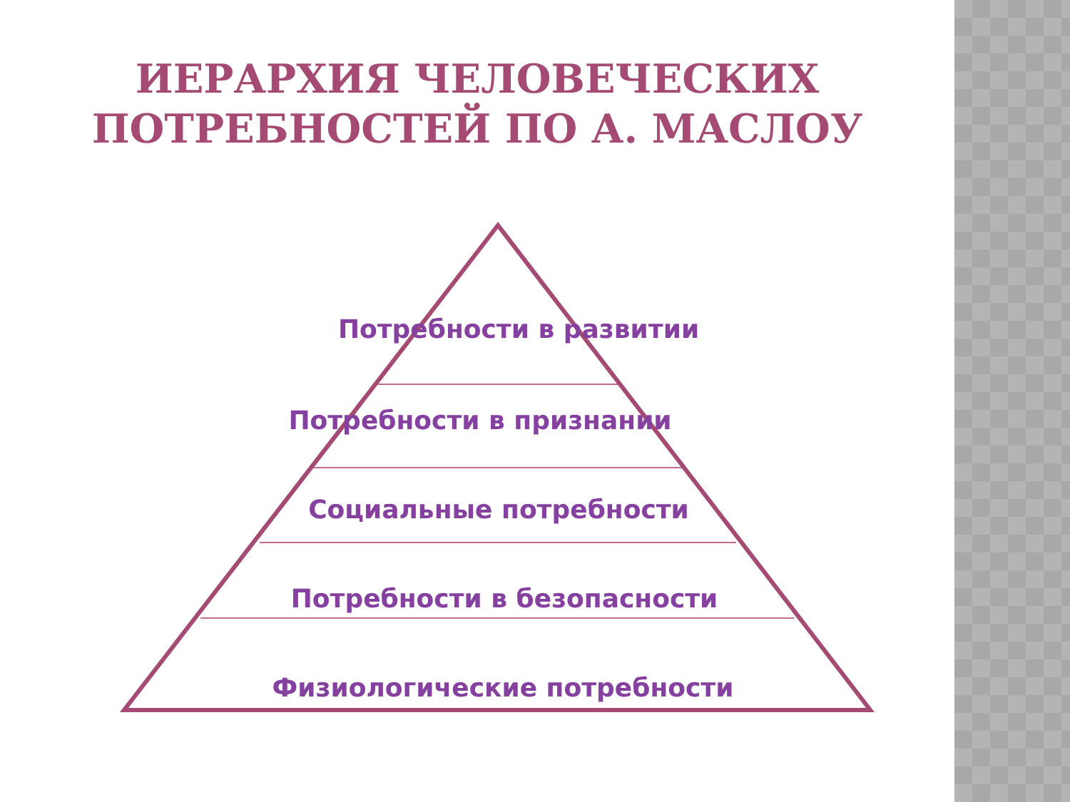ИЕРАРХИЯ ЧЕЛОВЕЧЕСКИХ
ПОТРЕБНОСТЕЙ ПО А. МАСЛОУ
Потребности в развитии
Потребности в признании
Социальные потребности
Потребности в безопасности
Физиологические потребности